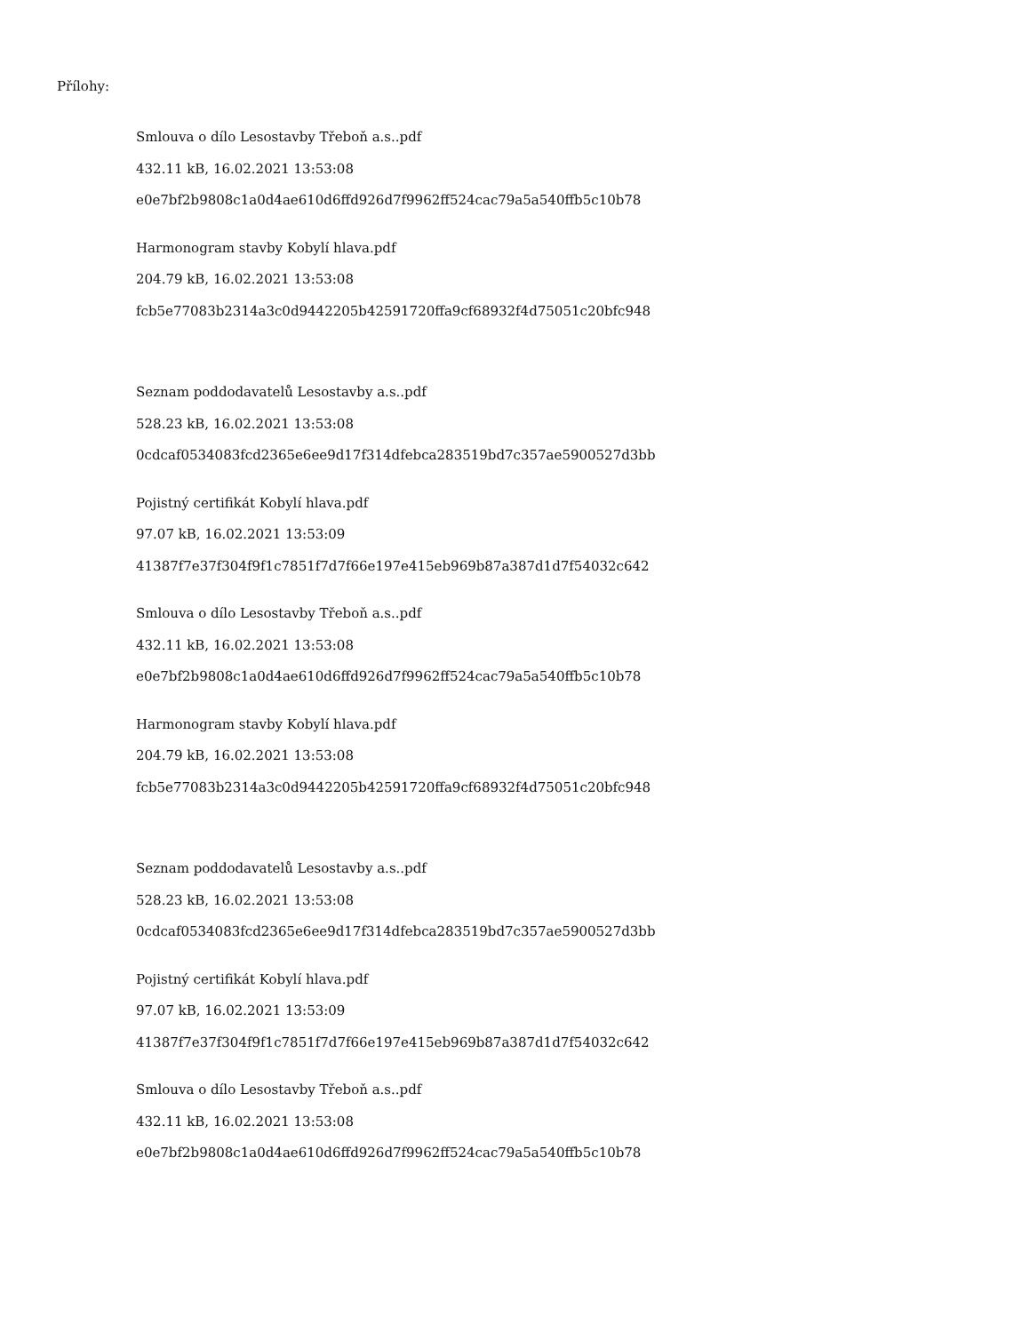Přílohy:
Smlouva o dílo Lesostavby Třeboň a.s..pdf
432.11 kB, 16.02.2021 13:53:08
e0e7bf2b9808c1a0d4ae610d6ffd926d7f9962ff524cac79a5a540ffb5c10b78
Harmonogram stavby Kobylí hlava.pdf
204.79 kB, 16.02.2021 13:53:08
fcb5e77083b2314a3c0d9442205b42591720ffa9cf68932f4d75051c20bfc948
Seznam poddodavatelů Lesostavby a.s..pdf
528.23 kB, 16.02.2021 13:53:08
0cdcaf0534083fcd2365e6ee9d17f314dfebca283519bd7c357ae5900527d3bb
Pojistný certifikát Kobylí hlava.pdf
97.07 kB, 16.02.2021 13:53:09
41387f7e37f304f9f1c7851f7d7f66e197e415eb969b87a387d1d7f54032c642
Smlouva o dílo Lesostavby Třeboň a.s..pdf
432.11 kB, 16.02.2021 13:53:08
e0e7bf2b9808c1a0d4ae610d6ffd926d7f9962ff524cac79a5a540ffb5c10b78
Harmonogram stavby Kobylí hlava.pdf
204.79 kB, 16.02.2021 13:53:08
fcb5e77083b2314a3c0d9442205b42591720ffa9cf68932f4d75051c20bfc948
Seznam poddodavatelů Lesostavby a.s..pdf
528.23 kB, 16.02.2021 13:53:08
0cdcaf0534083fcd2365e6ee9d17f314dfebca283519bd7c357ae5900527d3bb
Pojistný certifikát Kobylí hlava.pdf
97.07 kB, 16.02.2021 13:53:09
41387f7e37f304f9f1c7851f7d7f66e197e415eb969b87a387d1d7f54032c642
Smlouva o dílo Lesostavby Třeboň a.s..pdf
432.11 kB, 16.02.2021 13:53:08
e0e7bf2b9808c1a0d4ae610d6ffd926d7f9962ff524cac79a5a540ffb5c10b78